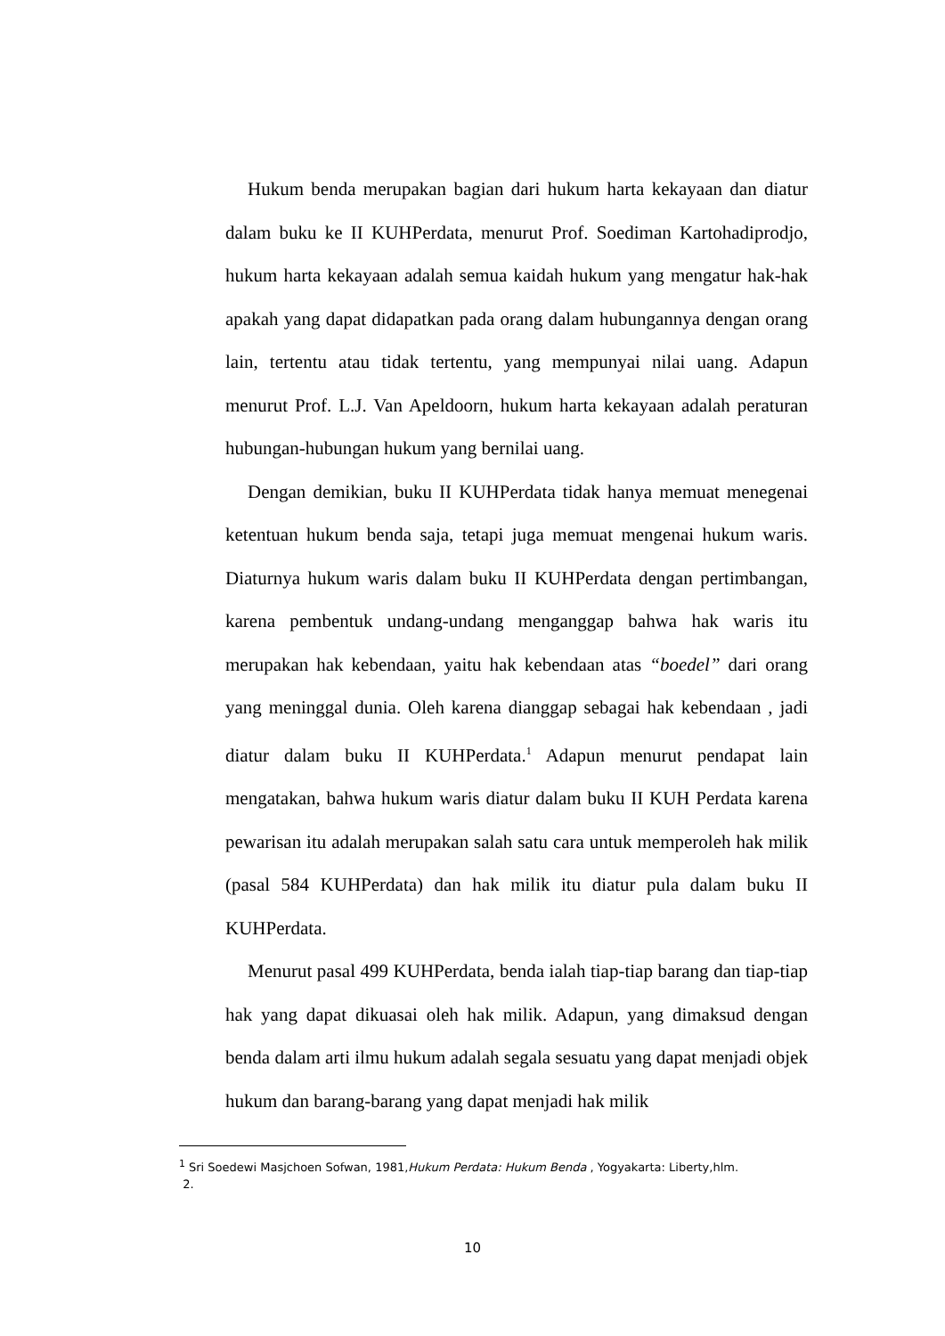Hukum benda merupakan bagian dari hukum harta kekayaan dan diatur dalam buku ke II KUHPerdata, menurut Prof. Soediman Kartohadiprodjo, hukum harta kekayaan adalah semua kaidah hukum yang mengatur hak-hak apakah yang dapat didapatkan pada orang dalam hubungannya dengan orang lain, tertentu atau tidak tertentu, yang mempunyai nilai uang. Adapun menurut Prof. L.J. Van Apeldoorn, hukum harta kekayaan adalah peraturan hubungan-hubungan hukum yang bernilai uang.
Dengan demikian, buku II KUHPerdata tidak hanya memuat menegenai ketentuan hukum benda saja, tetapi juga memuat mengenai hukum waris. Diaturnya hukum waris dalam buku II KUHPerdata dengan pertimbangan, karena pembentuk undang-undang menganggap bahwa hak waris itu merupakan hak kebendaan, yaitu hak kebendaan atas “boedel” dari orang yang meninggal dunia. Oleh karena dianggap sebagai hak kebendaan , jadi diatur dalam buku II KUHPerdata.<sup>1</sup> Adapun menurut pendapat lain mengatakan, bahwa hukum waris diatur dalam buku II KUH Perdata karena pewarisan itu adalah merupakan salah satu cara untuk memperoleh hak milik (pasal 584 KUHPerdata) dan hak milik itu diatur pula dalam buku II KUHPerdata.
Menurut pasal 499 KUHPerdata, benda ialah tiap-tiap barang dan tiap-tiap hak yang dapat dikuasai oleh hak milik. Adapun, yang dimaksud dengan benda dalam arti ilmu hukum adalah segala sesuatu yang dapat menjadi objek hukum dan barang-barang yang dapat menjadi hak milik
<sup>1</sup> Sri Soedewi Masjchoen Sofwan, 1981,Hukum Perdata: Hukum Benda , Yogyakarta: Liberty,hlm.
2.
10